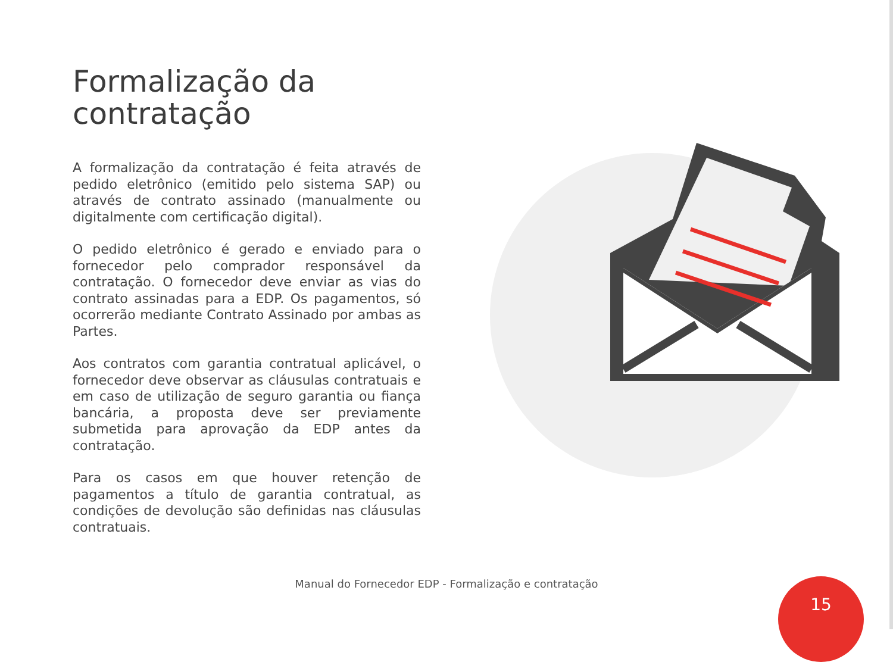Formalização da
contratação
A formalização da contratação é feita através de pedido eletrônico (emitido pelo sistema SAP) ou através de contrato assinado (manualmente ou digitalmente com certificação digital).
O pedido eletrônico é gerado e enviado para o fornecedor pelo comprador responsável da contratação. O fornecedor deve enviar as vias do contrato assinadas para a EDP. Os pagamentos, só ocorrerão mediante Contrato Assinado por ambas as Partes.
Aos contratos com garantia contratual aplicável, o fornecedor deve observar as cláusulas contratuais e em caso de utilização de seguro garantia ou fiança bancária, a proposta deve ser previamente submetida para aprovação da EDP antes da contratação.
Para os casos em que houver retenção de pagamentos a título de garantia contratual, as condições de devolução são definidas nas cláusulas contratuais.
Manual do Fornecedor EDP - Formalização e contratação 15